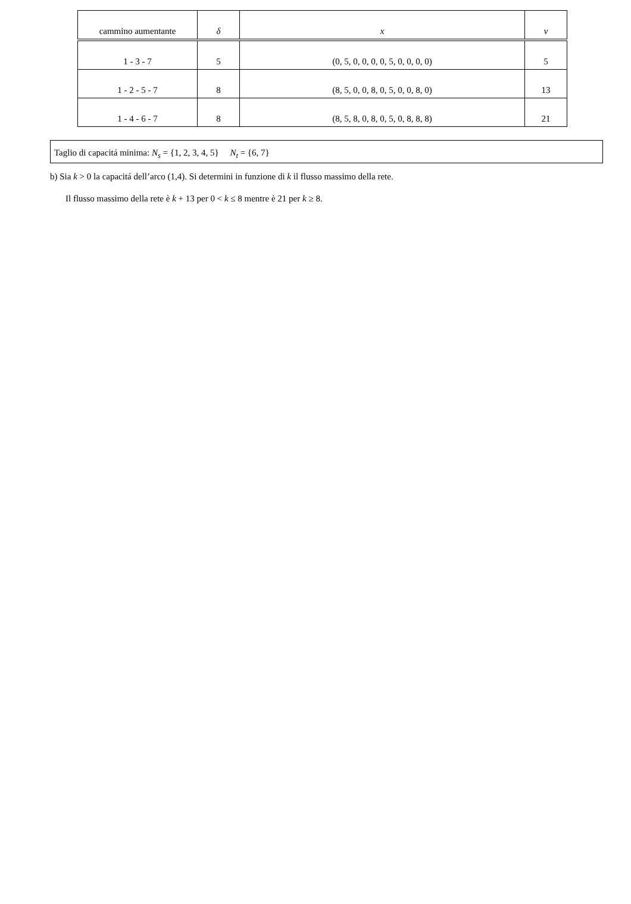| cammino aumentante | δ | x | v |
| --- | --- | --- | --- |
| 1 - 3 - 7 | 5 | (0, 5, 0, 0, 0, 0, 5, 0, 0, 0, 0) | 5 |
| 1 - 2 - 5 - 7 | 8 | (8, 5, 0, 0, 8, 0, 5, 0, 0, 8, 0) | 13 |
| 1 - 4 - 6 - 7 | 8 | (8, 5, 8, 0, 8, 0, 5, 0, 8, 8, 8) | 21 |
Taglio di capacitá minima: N<sub>s</sub> = {1, 2, 3, 4, 5} N<sub>t</sub> = {6, 7}
b) Sia k > 0 la capacitá dell’arco (1,4). Si determini in funzione di k il flusso massimo della rete.
Il flusso massimo della rete è k + 13 per 0 < k ≤ 8 mentre è 21 per k ≥ 8.